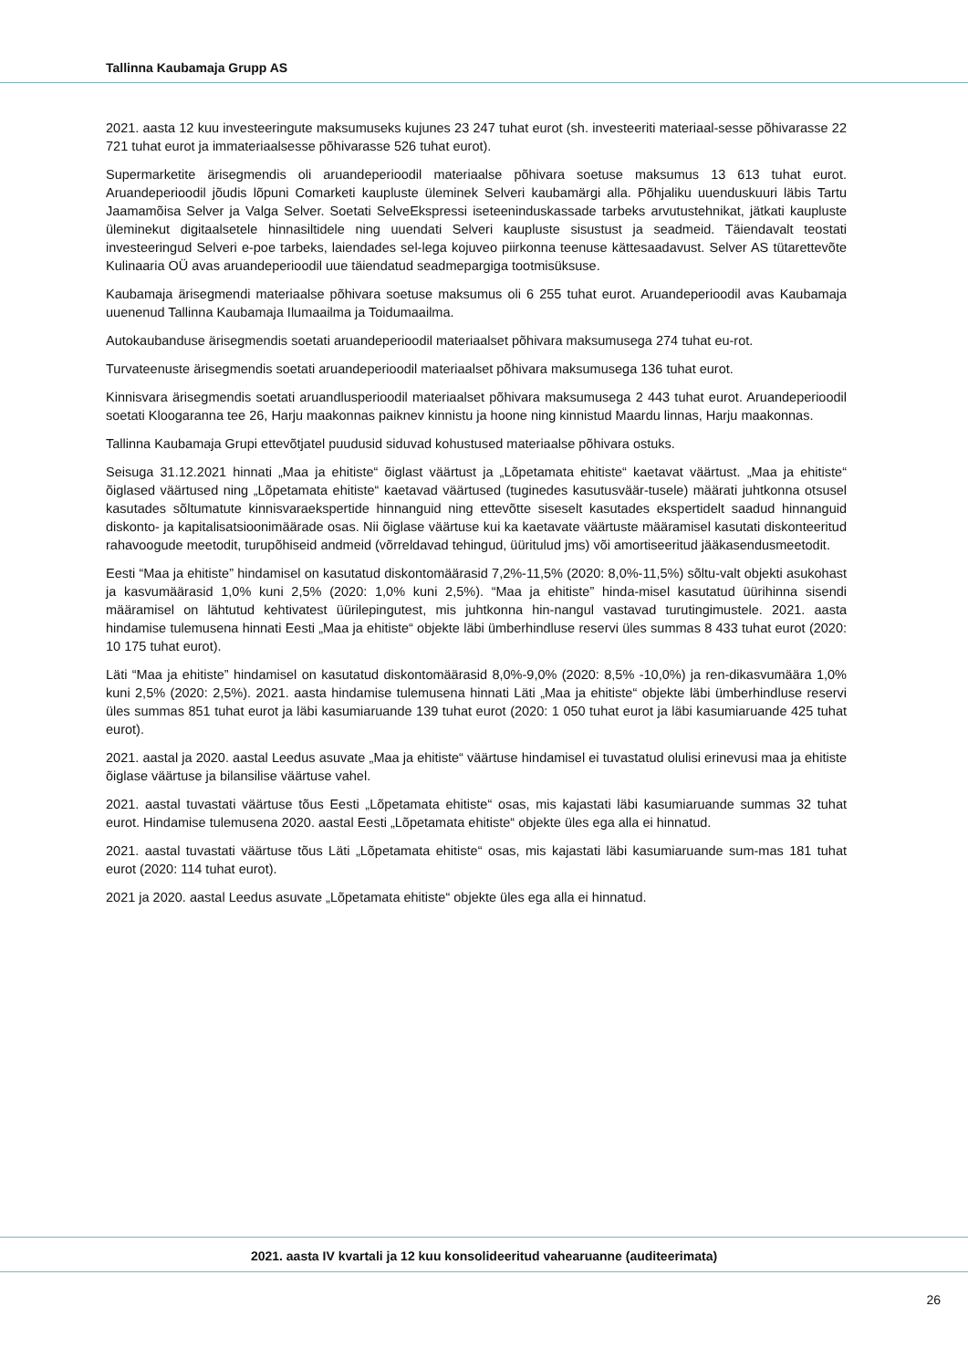Tallinna Kaubamaja Grupp AS
2021. aasta 12 kuu investeeringute maksumuseks kujunes 23 247 tuhat eurot (sh. investeeriti materiaal-sesse põhivarasse 22 721 tuhat eurot ja immateriaalsesse põhivarasse 526 tuhat eurot).
Supermarketite ärisegmendis oli aruandeperioodil materiaalse põhivara soetuse maksumus 13 613 tuhat eurot. Aruandeperioodil jõudis lõpuni Comarketi kaupluste üleminek Selveri kaubamärgi alla. Põhjaliku uuenduskuuri läbis Tartu Jaamamõisa Selver ja Valga Selver. Soetati SelveEkspressi iseteeninduskassade tarbeks arvutustehnikat, jätkati kaupluste üleminekut digitaalsetele hinnasiltidele ning uuendati Selveri kaupluste sisustust ja seadmeid. Täiendavalt teostati investeeringud Selveri e-poe tarbeks, laiendades sel-lega kojuveo piirkonna teenuse kättesaadavust. Selver AS tütarettevõte Kulinaaria OÜ avas aruandeperioodil uue täiendatud seadmepargiga tootmisüksuse.
Kaubamaja ärisegmendi materiaalse põhivara soetuse maksumus oli 6 255 tuhat eurot. Aruandeperioodil avas Kaubamaja uuenenud Tallinna Kaubamaja Ilumaailma ja Toidumaailma.
Autokaubanduse ärisegmendis soetati aruandeperioodil materiaalset põhivara maksumusega 274 tuhat eu-rot.
Turvateenuste ärisegmendis soetati aruandeperioodil materiaalset põhivara maksumusega 136 tuhat eurot.
Kinnisvara ärisegmendis soetati aruandlusperioodil materiaalset põhivara maksumusega 2 443 tuhat eurot. Aruandeperioodil soetati Kloogaranna tee 26, Harju maakonnas paiknev kinnistu ja hoone ning kinnistud Maardu linnas, Harju maakonnas.
Tallinna Kaubamaja Grupi ettevõtjatel puudusid siduvad kohustused materiaalse põhivara ostuks.
Seisuga 31.12.2021 hinnati „Maa ja ehitiste“ õiglast väärtust ja „Lõpetamata ehitiste“ kaetavat väärtust. „Maa ja ehitiste“ õiglased väärtused ning „Lõpetamata ehitiste“ kaetavad väärtused (tuginedes kasutusväär-tusele) määrati juhtkonna otsusel kasutades sõltumatute kinnisvaraekspertide hinnanguid ning ettevõtte siseselt kasutades ekspertidelt saadud hinnanguid diskonto- ja kapitalisatsioonimäärade osas. Nii õiglase väärtuse kui ka kaetavate väärtuste määramisel kasutati diskonteeritud rahavoogude meetodit, turupõhiseid andmeid (võrreldavad tehingud, üüritulud jms) või amortiseeritud jääkasendusmeetodit.
Eesti “Maa ja ehitiste” hindamisel on kasutatud diskontomäärasid 7,2%-11,5% (2020: 8,0%-11,5%) sõltu-valt objekti asukohast ja kasvumäärasid 1,0% kuni 2,5% (2020: 1,0% kuni 2,5%). “Maa ja ehitiste” hinda-misel kasutatud üürihinna sisendi määramisel on lähtutud kehtivatest üürilepingutest, mis juhtkonna hin-nangul vastavad turutingimustele. 2021. aasta hindamise tulemusena hinnati Eesti „Maa ja ehitiste“ objekte läbi ümberhindluse reservi üles summas 8 433 tuhat eurot (2020: 10 175 tuhat eurot).
Läti “Maa ja ehitiste” hindamisel on kasutatud diskontomäärasid 8,0%-9,0% (2020: 8,5% -10,0%) ja ren-dikasvumäära 1,0% kuni 2,5% (2020: 2,5%). 2021. aasta hindamise tulemusena hinnati Läti „Maa ja ehitiste“ objekte läbi ümberhindluse reservi üles summas 851 tuhat eurot ja läbi kasumiaruande 139 tuhat eurot (2020: 1 050 tuhat eurot ja läbi kasumiaruande 425 tuhat eurot).
2021. aastal ja 2020. aastal Leedus asuvate „Maa ja ehitiste“ väärtuse hindamisel ei tuvastatud olulisi erinevusi maa ja ehitiste õiglase väärtuse ja bilansilise väärtuse vahel.
2021. aastal tuvastati väärtuse tõus Eesti „Lõpetamata ehitiste“ osas, mis kajastati läbi kasumiaruande summas 32 tuhat eurot. Hindamise tulemusena 2020. aastal Eesti „Lõpetamata ehitiste“ objekte üles ega alla ei hinnatud.
2021. aastal tuvastati väärtuse tõus Läti „Lõpetamata ehitiste“ osas, mis kajastati läbi kasumiaruande sum-mas 181 tuhat eurot (2020: 114 tuhat eurot).
2021 ja 2020. aastal Leedus asuvate „Lõpetamata ehitiste“ objekte üles ega alla ei hinnatud.
2021. aasta IV kvartali ja 12 kuu konsolideeritud vahearuanne (auditeerimata)
26